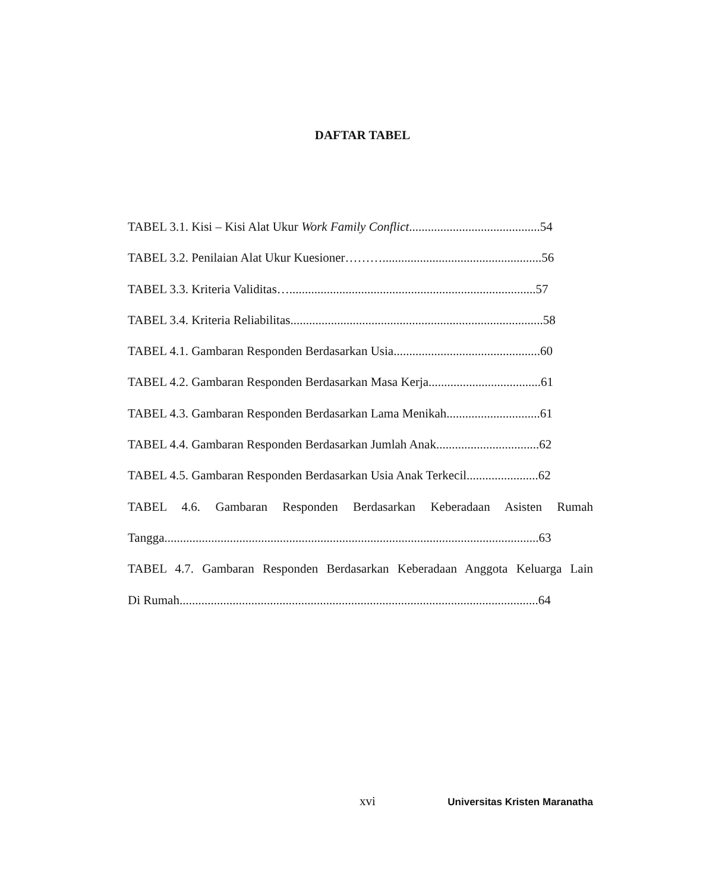DAFTAR TABEL
TABEL 3.1. Kisi – Kisi Alat Ukur Work Family Conflict..........................................54
TABEL 3.2. Penilaian Alat Ukur Kuesioner………...................................................56
TABEL 3.3. Kriteria Validitas…...............................................................................57
TABEL 3.4. Kriteria Reliabilitas.................................................................................58
TABEL 4.1. Gambaran Responden Berdasarkan Usia...............................................60
TABEL 4.2. Gambaran Responden Berdasarkan Masa Kerja....................................61
TABEL 4.3. Gambaran Responden Berdasarkan Lama Menikah..............................61
TABEL 4.4. Gambaran Responden Berdasarkan Jumlah Anak.................................62
TABEL 4.5. Gambaran Responden Berdasarkan Usia Anak Terkecil.......................62
TABEL 4.6. Gambaran Responden Berdasarkan Keberadaan Asisten Rumah
Tangga........................................................................................................................63
TABEL 4.7. Gambaran Responden Berdasarkan Keberadaan Anggota Keluarga Lain
Di Rumah...................................................................................................................64
xvi Universitas Kristen Maranatha